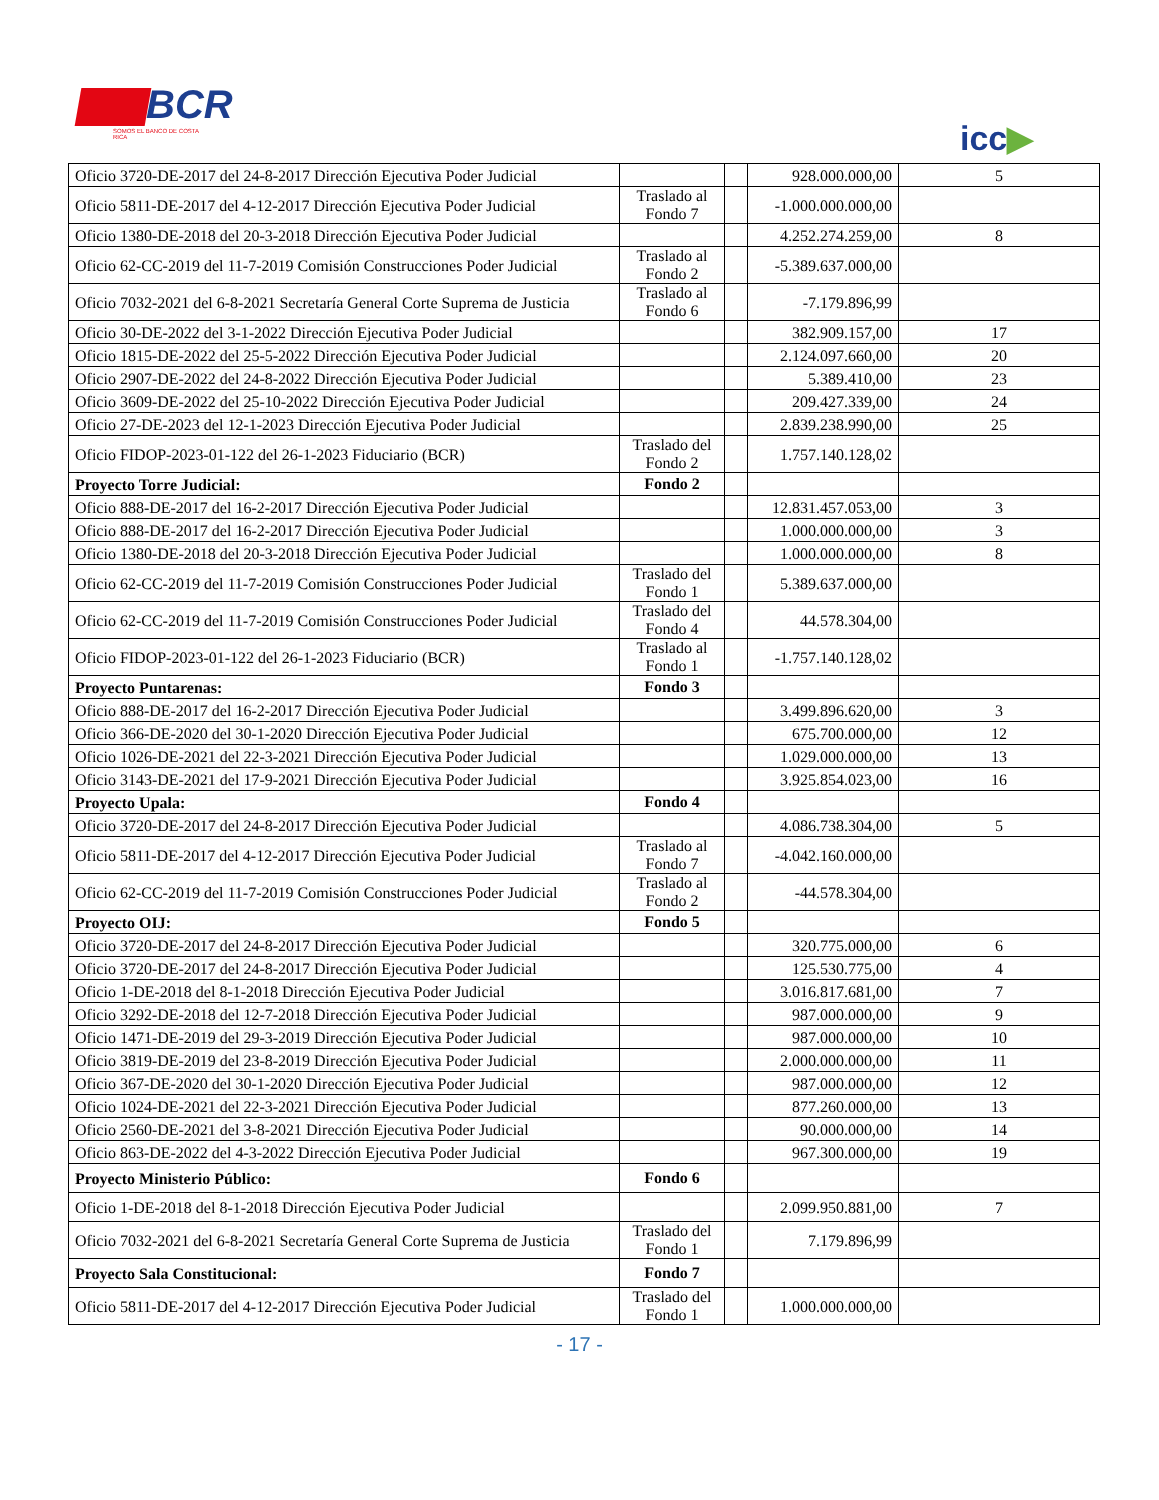BCR
SOMOS EL BANCO DE COSTA RICA
icc▶
| Oficio 3720-DE-2017 del 24-8-2017 Dirección Ejecutiva Poder Judicial | | | 928.000.000,00 | 5 |
| Oficio 5811-DE-2017 del 4-12-2017 Dirección Ejecutiva Poder Judicial | Traslado al Fondo 7 | | -1.000.000.000,00 | |
| Oficio 1380-DE-2018 del 20-3-2018 Dirección Ejecutiva Poder Judicial | | | 4.252.274.259,00 | 8 |
| Oficio 62-CC-2019 del 11-7-2019 Comisión Construcciones Poder Judicial | Traslado al Fondo 2 | | -5.389.637.000,00 | |
| Oficio 7032-2021 del 6-8-2021 Secretaría General Corte Suprema de Justicia | Traslado al Fondo 6 | | -7.179.896,99 | |
| Oficio 30-DE-2022 del 3-1-2022 Dirección Ejecutiva Poder Judicial | | | 382.909.157,00 | 17 |
| Oficio 1815-DE-2022 del 25-5-2022 Dirección Ejecutiva Poder Judicial | | | 2.124.097.660,00 | 20 |
| Oficio 2907-DE-2022 del 24-8-2022 Dirección Ejecutiva Poder Judicial | | | 5.389.410,00 | 23 |
| Oficio 3609-DE-2022 del 25-10-2022 Dirección Ejecutiva Poder Judicial | | | 209.427.339,00 | 24 |
| Oficio 27-DE-2023 del 12-1-2023 Dirección Ejecutiva Poder Judicial | | | 2.839.238.990,00 | 25 |
| Oficio FIDOP-2023-01-122 del 26-1-2023 Fiduciario (BCR) | Traslado del Fondo 2 | | 1.757.140.128,02 | |
| Proyecto Torre Judicial: | Fondo 2 | | | |
| Oficio 888-DE-2017 del 16-2-2017 Dirección Ejecutiva Poder Judicial | | | 12.831.457.053,00 | 3 |
| Oficio 888-DE-2017 del 16-2-2017 Dirección Ejecutiva Poder Judicial | | | 1.000.000.000,00 | 3 |
| Oficio 1380-DE-2018 del 20-3-2018 Dirección Ejecutiva Poder Judicial | | | 1.000.000.000,00 | 8 |
| Oficio 62-CC-2019 del 11-7-2019 Comisión Construcciones Poder Judicial | Traslado del Fondo 1 | | 5.389.637.000,00 | |
| Oficio 62-CC-2019 del 11-7-2019 Comisión Construcciones Poder Judicial | Traslado del Fondo 4 | | 44.578.304,00 | |
| Oficio FIDOP-2023-01-122 del 26-1-2023 Fiduciario (BCR) | Traslado al Fondo 1 | | -1.757.140.128,02 | |
| Proyecto Puntarenas: | Fondo 3 | | | |
| Oficio 888-DE-2017 del 16-2-2017 Dirección Ejecutiva Poder Judicial | | | 3.499.896.620,00 | 3 |
| Oficio 366-DE-2020 del 30-1-2020 Dirección Ejecutiva Poder Judicial | | | 675.700.000,00 | 12 |
| Oficio 1026-DE-2021 del 22-3-2021 Dirección Ejecutiva Poder Judicial | | | 1.029.000.000,00 | 13 |
| Oficio 3143-DE-2021 del 17-9-2021 Dirección Ejecutiva Poder Judicial | | | 3.925.854.023,00 | 16 |
| Proyecto Upala: | Fondo 4 | | | |
| Oficio 3720-DE-2017 del 24-8-2017 Dirección Ejecutiva Poder Judicial | | | 4.086.738.304,00 | 5 |
| Oficio 5811-DE-2017 del 4-12-2017 Dirección Ejecutiva Poder Judicial | Traslado al Fondo 7 | | -4.042.160.000,00 | |
| Oficio 62-CC-2019 del 11-7-2019 Comisión Construcciones Poder Judicial | Traslado al Fondo 2 | | -44.578.304,00 | |
| Proyecto OIJ: | Fondo 5 | | | |
| Oficio 3720-DE-2017 del 24-8-2017 Dirección Ejecutiva Poder Judicial | | | 320.775.000,00 | 6 |
| Oficio 3720-DE-2017 del 24-8-2017 Dirección Ejecutiva Poder Judicial | | | 125.530.775,00 | 4 |
| Oficio 1-DE-2018 del 8-1-2018 Dirección Ejecutiva Poder Judicial | | | 3.016.817.681,00 | 7 |
| Oficio 3292-DE-2018 del 12-7-2018 Dirección Ejecutiva Poder Judicial | | | 987.000.000,00 | 9 |
| Oficio 1471-DE-2019 del 29-3-2019 Dirección Ejecutiva Poder Judicial | | | 987.000.000,00 | 10 |
| Oficio 3819-DE-2019 del 23-8-2019 Dirección Ejecutiva Poder Judicial | | | 2.000.000.000,00 | 11 |
| Oficio 367-DE-2020 del 30-1-2020 Dirección Ejecutiva Poder Judicial | | | 987.000.000,00 | 12 |
| Oficio 1024-DE-2021 del 22-3-2021 Dirección Ejecutiva Poder Judicial | | | 877.260.000,00 | 13 |
| Oficio 2560-DE-2021 del 3-8-2021 Dirección Ejecutiva Poder Judicial | | | 90.000.000,00 | 14 |
| Oficio 863-DE-2022 del 4-3-2022 Dirección Ejecutiva Poder Judicial | | | 967.300.000,00 | 19 |
| Proyecto Ministerio Público: | Fondo 6 | | | |
| Oficio 1-DE-2018 del 8-1-2018 Dirección Ejecutiva Poder Judicial | | | 2.099.950.881,00 | 7 |
| Oficio 7032-2021 del 6-8-2021 Secretaría General Corte Suprema de Justicia | Traslado del Fondo 1 | | 7.179.896,99 | |
| Proyecto Sala Constitucional: | Fondo 7 | | | |
| Oficio 5811-DE-2017 del 4-12-2017 Dirección Ejecutiva Poder Judicial | Traslado del Fondo 1 | | 1.000.000.000,00 | |
- 17 -